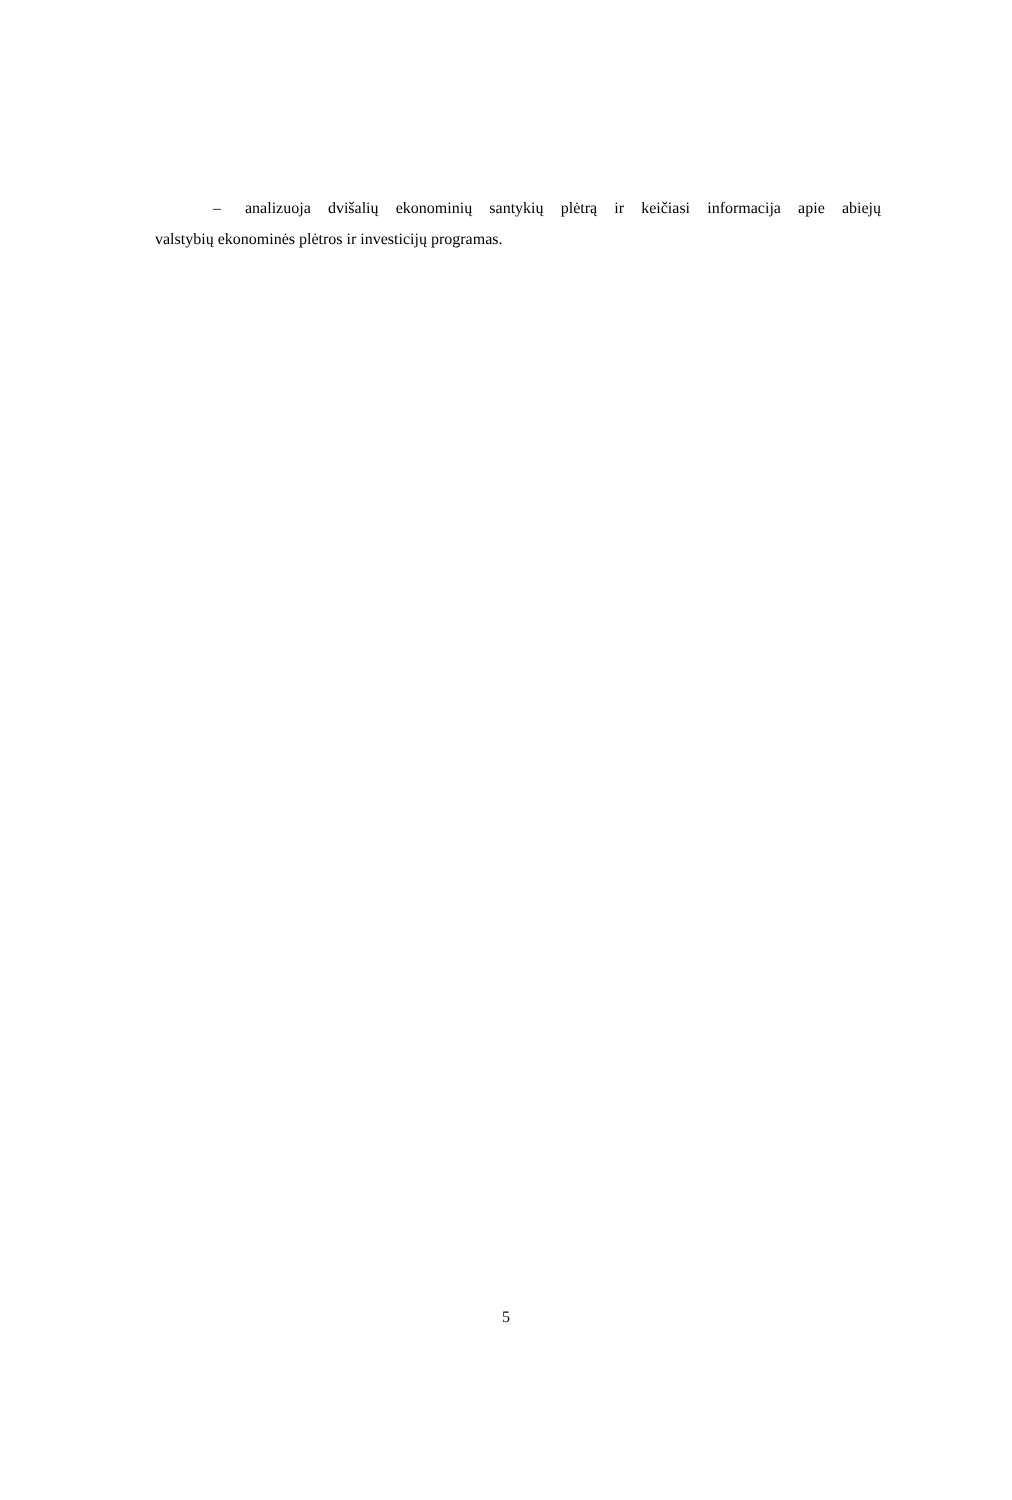– analizuoja dvišalių ekonominių santykių plėtrą ir keičiasi informacija apie abiejų
valstybių ekonominės plėtros ir investicijų programas.
5